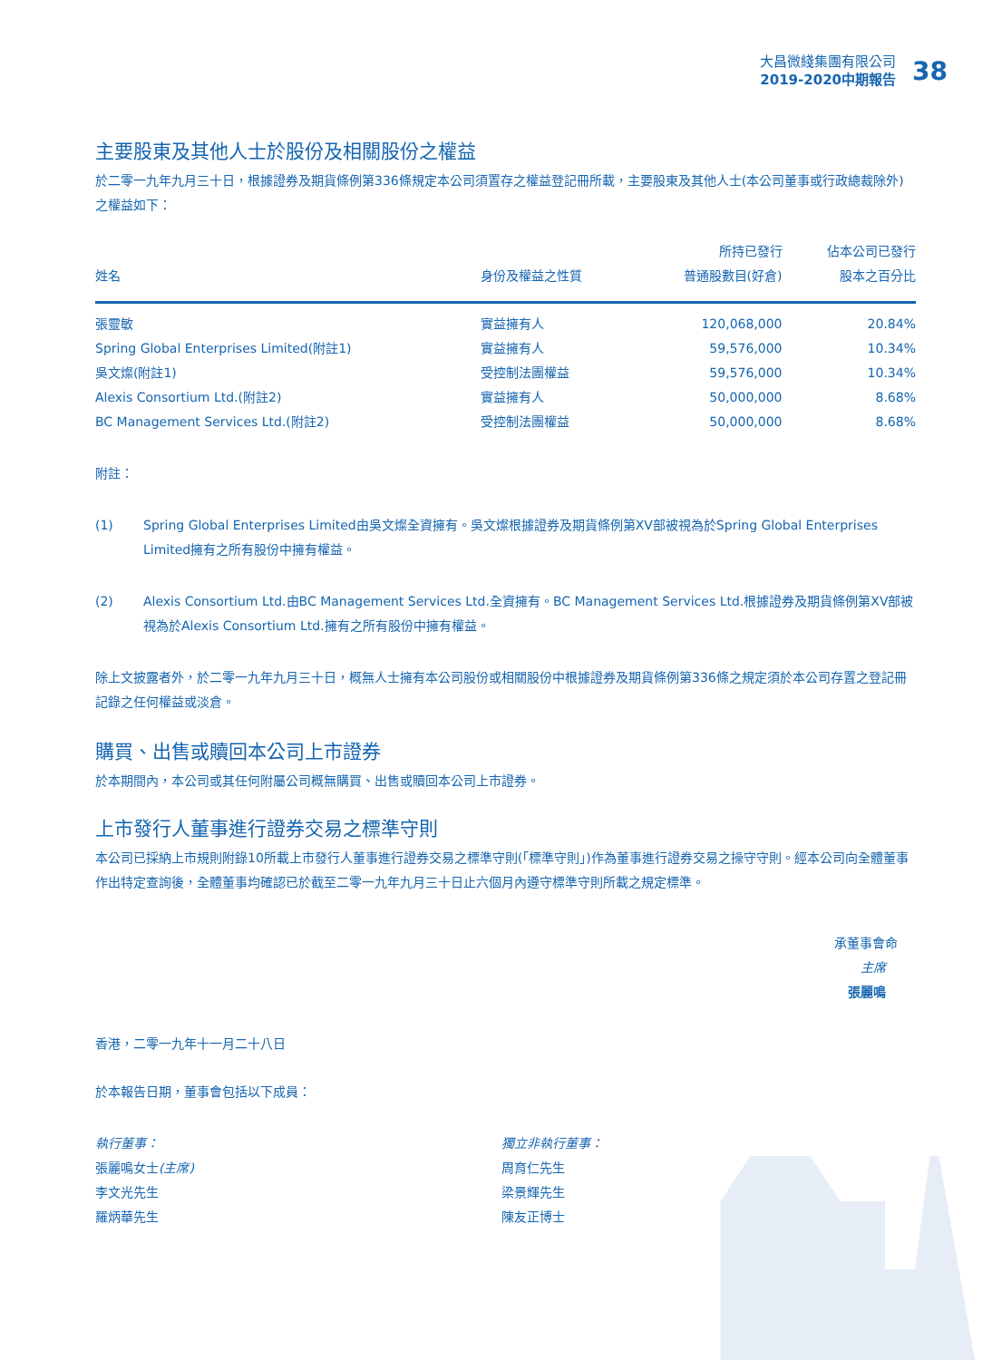大昌微綫集團有限公司
2019-2020中期報告
38
主要股東及其他人士於股份及相關股份之權益
於二零一九年九月三十日，根據證券及期貨條例第336條規定本公司須置存之權益登記冊所載，主要股東及其他人士(本公司董事或行政總裁除外)之權益如下：
| 姓名 | 身份及權益之性質 | 所持已發行 普通股數目(好倉) | 佔本公司已發行 股本之百分比 |
| --- | --- | --- | --- |
| 張靈敏 | 實益擁有人 | 120,068,000 | 20.84% |
| Spring Global Enterprises Limited(附註1) | 實益擁有人 | 59,576,000 | 10.34% |
| 吳文燦(附註1) | 受控制法團權益 | 59,576,000 | 10.34% |
| Alexis Consortium Ltd.(附註2) | 實益擁有人 | 50,000,000 | 8.68% |
| BC Management Services Ltd.(附註2) | 受控制法團權益 | 50,000,000 | 8.68% |
附註：
(1) Spring Global Enterprises Limited由吳文燦全資擁有。吳文燦根據證券及期貨條例第XV部被視為於Spring Global Enterprises Limited擁有之所有股份中擁有權益。
(2) Alexis Consortium Ltd.由BC Management Services Ltd.全資擁有。BC Management Services Ltd.根據證券及期貨條例第XV部被視為於Alexis Consortium Ltd.擁有之所有股份中擁有權益。
除上文披露者外，於二零一九年九月三十日，概無人士擁有本公司股份或相關股份中根據證券及期貨條例第336條之規定須於本公司存置之登記冊記錄之任何權益或淡倉。
購買、出售或贖回本公司上市證券
於本期間內，本公司或其任何附屬公司概無購買、出售或贖回本公司上市證券。
上市發行人董事進行證券交易之標準守則
本公司已採納上市規則附錄10所載上市發行人董事進行證券交易之標準守則(「標準守則」)作為董事進行證券交易之操守守則。經本公司向全體董事作出特定查詢後，全體董事均確認已於截至二零一九年九月三十日止六個月內遵守標準守則所載之規定標準。
承董事會命
主席
張麗鳴
香港，二零一九年十一月二十八日
於本報告日期，董事會包括以下成員：
執行董事：
張麗鳴女士(主席)
李文光先生
羅炳華先生
獨立非執行董事：
周育仁先生
梁景輝先生
陳友正博士